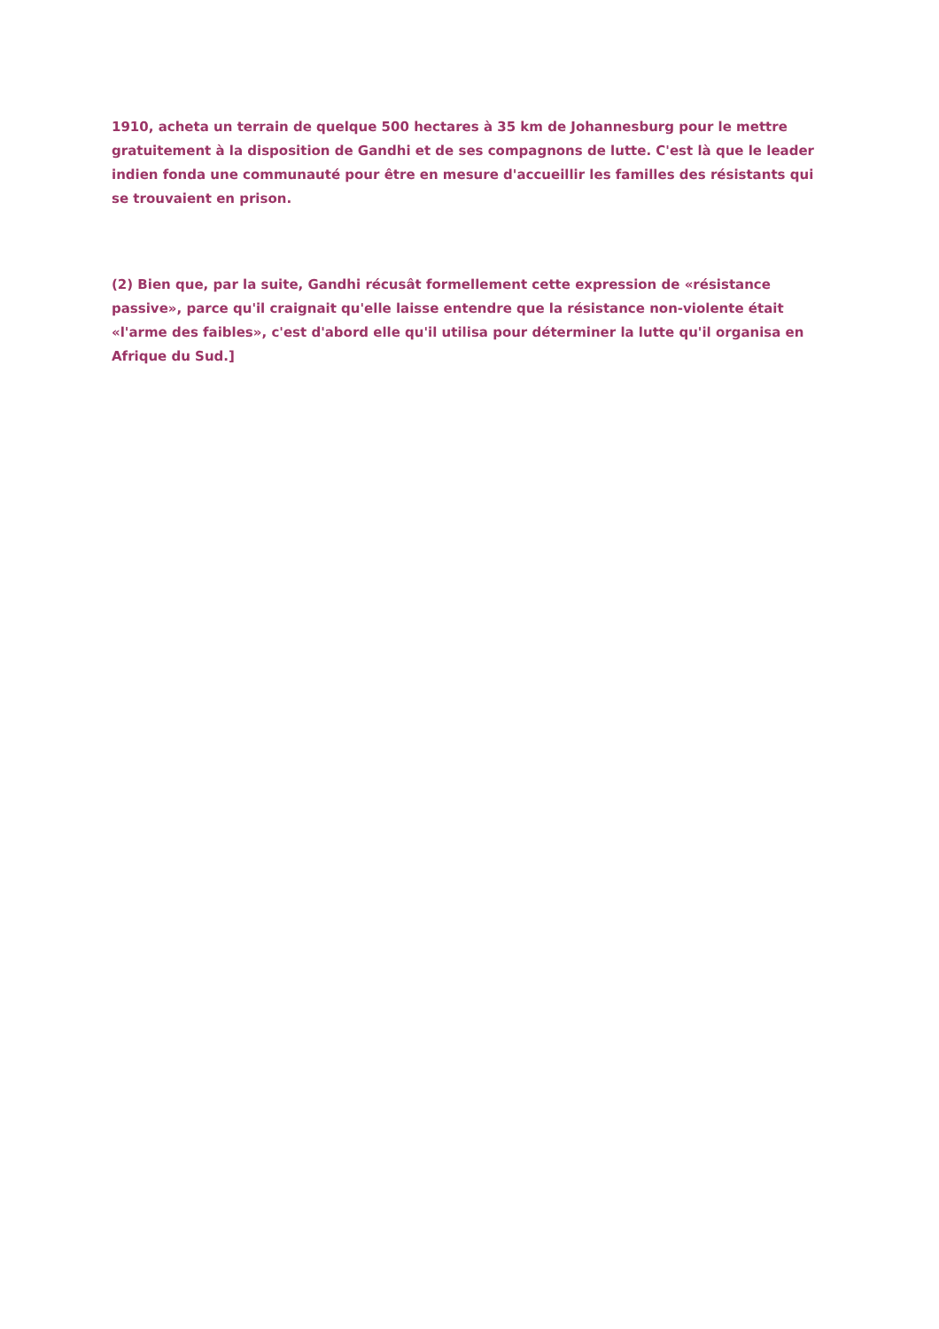1910, acheta un terrain de quelque 500 hectares à 35 km de Johannesburg pour le mettre gratuitement à la disposition de Gandhi et de ses compagnons de lutte. C'est là que le leader indien fonda une communauté pour être en mesure d'accueillir les familles des résistants qui se trouvaient en prison.
(2) Bien que, par la suite, Gandhi récusât formellement cette expression de «résistance passive», parce qu'il craignait qu'elle laisse entendre que la résistance non-violente était «l'arme des faibles», c'est d'abord elle qu'il utilisa pour déterminer la lutte qu'il organisa en Afrique du Sud.]